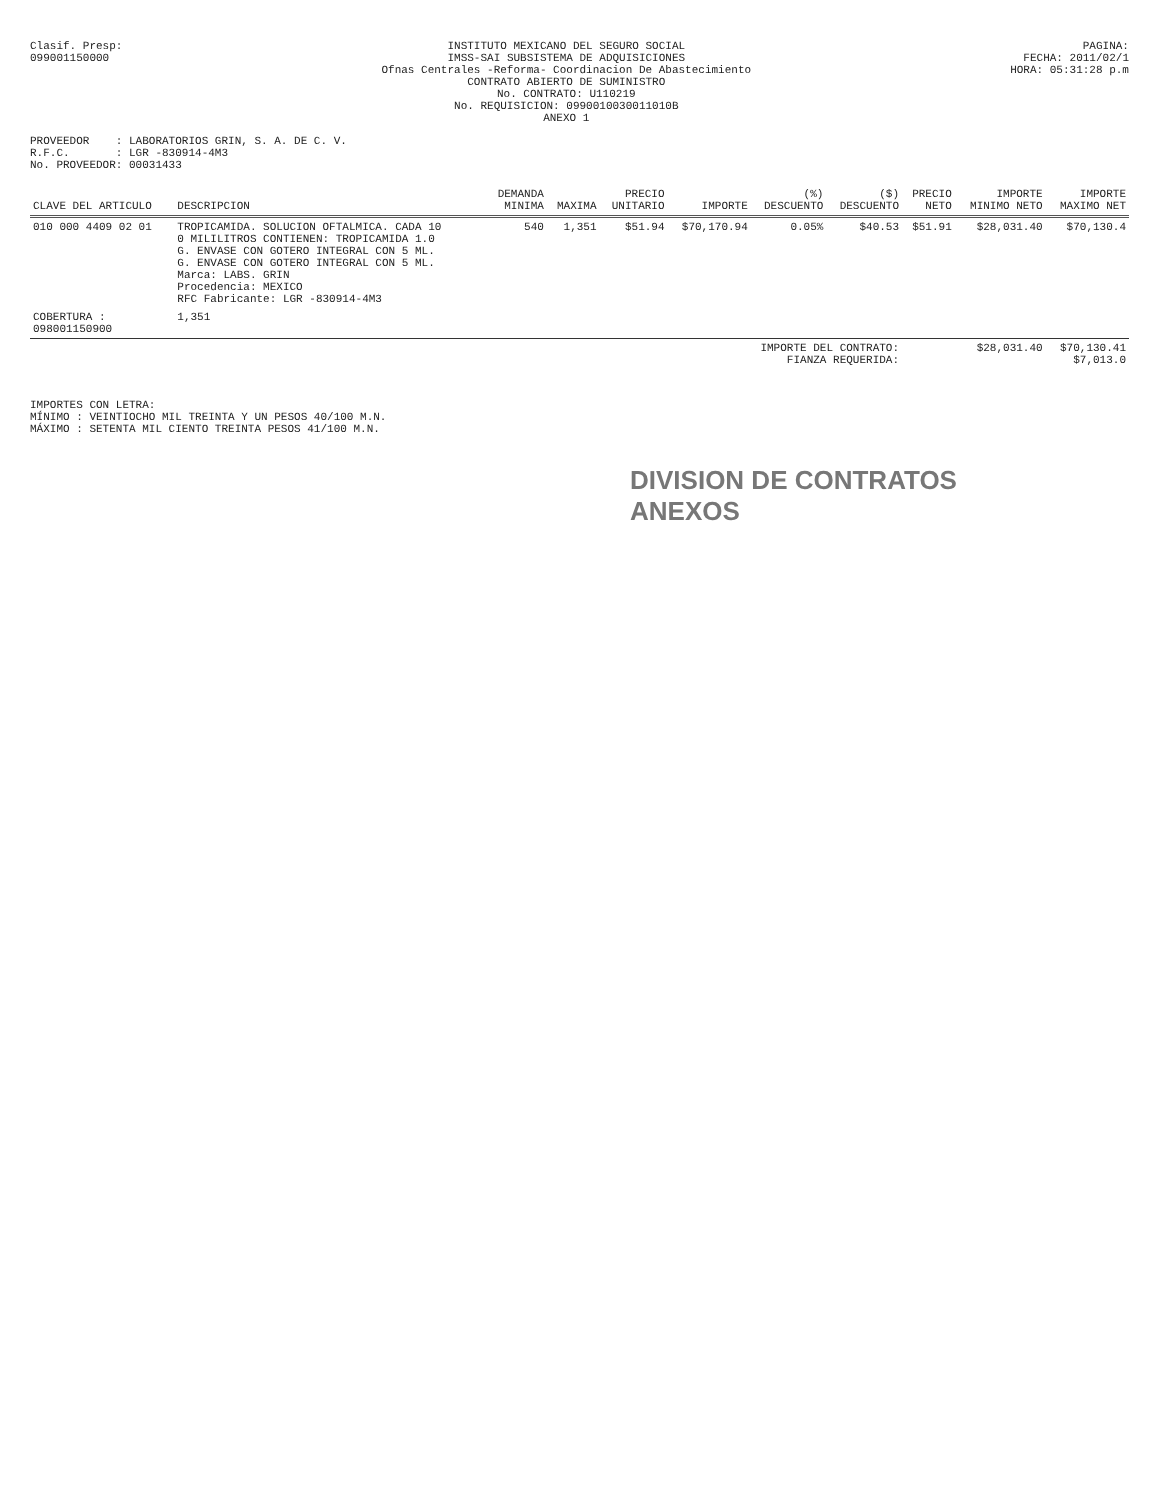Clasif. Presp:
099001150000
INSTITUTO MEXICANO DEL SEGURO SOCIAL
IMSS-SAI SUBSISTEMA DE ADQUISICIONES
Ofnas Centrales -Reforma- Coordinacion De Abastecimiento
CONTRATO ABIERTO DE SUMINISTRO
No. CONTRATO: U110219
No. REQUISICION: 0990010030011010B
ANEXO 1
PAGINA:
FECHA: 2011/02/1
HORA: 05:31:28 p.m
PROVEEDOR : LABORATORIOS GRIN, S. A. DE C. V.
R.F.C. : LGR -830914-4M3
No. PROVEEDOR: 00031433
| CLAVE DEL ARTICULO | DESCRIPCION | DEMANDA MINIMA | MAXIMA | PRECIO UNITARIO | IMPORTE | (%) DESCUENTO | ($) DESCUENTO | PRECIO NETO | IMPORTE MINIMO NETO | IMPORTE MAXIMO NET |
| --- | --- | --- | --- | --- | --- | --- | --- | --- | --- | --- |
| 010 000 4409 02 01 | TROPICAMIDA. SOLUCION OFTALMICA. CADA 10 0 MILILITROS CONTIENEN: TROPICAMIDA 1.0 G. ENVASE CON GOTERO INTEGRAL CON 5 ML. G. ENVASE CON GOTERO INTEGRAL CON 5 ML. Marca: LABS. GRIN Procedencia: MEXICO RFC Fabricante: LGR -830914-4M3 | 540 | 1,351 | $51.94 | $70,170.94 | 0.05% | $40.53 | $51.91 | $28,031.40 | $70,130.4 |
| COBERTURA : 098001150900 | 1,351 | | | | | | | | | |
| IMPORTE DEL CONTRATO: FIANZA REQUERIDA: | | | | | | | | | $28,031.40 | $70,130.41 $7,013.0 |
IMPORTES CON LETRA:
MÍNIMO : VEINTIOCHO MIL TREINTA Y UN PESOS 40/100 M.N.
MÁXIMO : SETENTA MIL CIENTO TREINTA PESOS 41/100 M.N.
DIVISION DE CONTRATOS
ANEXOS